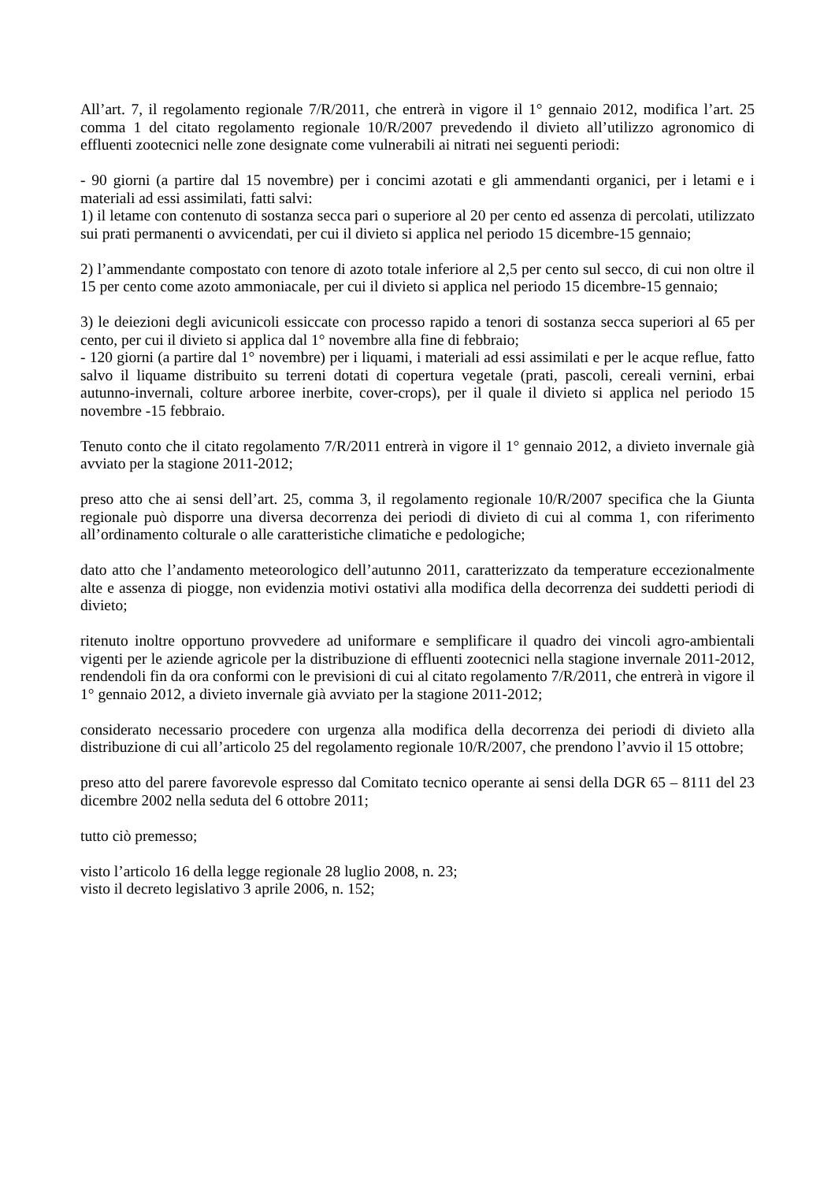All’art. 7, il regolamento regionale 7/R/2011, che entrerà in vigore il 1° gennaio 2012, modifica l’art. 25 comma 1 del citato regolamento regionale 10/R/2007 prevedendo il divieto all’utilizzo agronomico di effluenti zootecnici nelle zone designate come vulnerabili ai nitrati nei seguenti periodi:
- 90 giorni (a partire dal 15 novembre) per i concimi azotati e gli ammendanti organici, per i letami e i materiali ad essi assimilati, fatti salvi:
1) il letame con contenuto di sostanza secca pari o superiore al 20 per cento ed assenza di percolati, utilizzato sui prati permanenti o avvicendati, per cui il divieto si applica nel periodo 15 dicembre-15 gennaio;
2) l’ammendante compostato con tenore di azoto totale inferiore al 2,5 per cento sul secco, di cui non oltre il 15 per cento come azoto ammoniacale, per cui il divieto si applica nel periodo 15 dicembre-15 gennaio;
3) le deiezioni degli avicunicoli essiccate con processo rapido a tenori di sostanza secca superiori al 65 per cento, per cui il divieto si applica dal 1° novembre alla fine di febbraio;
- 120 giorni (a partire dal 1° novembre) per i liquami, i materiali ad essi assimilati e per le acque reflue, fatto salvo il liquame distribuito su terreni dotati di copertura vegetale (prati, pascoli, cereali vernini, erbai autunno-invernali, colture arboree inerbite, cover-crops), per il quale il divieto si applica nel periodo 15 novembre -15 febbraio.
Tenuto conto che il citato regolamento 7/R/2011 entrerà in vigore il 1° gennaio 2012, a divieto invernale già avviato per la stagione 2011-2012;
preso atto che ai sensi dell’art. 25, comma 3, il regolamento regionale 10/R/2007 specifica che la Giunta regionale può disporre una diversa decorrenza dei periodi di divieto di cui al comma 1, con riferimento all’ordinamento colturale o alle caratteristiche climatiche e pedologiche;
dato atto che l’andamento meteorologico dell’autunno 2011, caratterizzato da temperature eccezionalmente alte e assenza di piogge, non evidenzia motivi ostativi alla modifica della decorrenza dei suddetti periodi di divieto;
ritenuto inoltre opportuno provvedere ad uniformare e semplificare il quadro dei vincoli agro-ambientali vigenti per le aziende agricole per la distribuzione di effluenti zootecnici nella stagione invernale 2011-2012, rendendoli fin da ora conformi con le previsioni di cui al citato regolamento 7/R/2011, che entrerà in vigore il 1° gennaio 2012, a divieto invernale già avviato per la stagione 2011-2012;
considerato necessario procedere con urgenza alla modifica della decorrenza dei periodi di divieto alla distribuzione di cui all’articolo 25 del regolamento regionale 10/R/2007, che prendono l’avvio il 15 ottobre;
preso atto del parere favorevole espresso dal Comitato tecnico operante ai sensi della DGR 65 – 8111 del 23 dicembre 2002 nella seduta del 6 ottobre 2011;
tutto ciò premesso;
visto l’articolo 16 della legge regionale 28 luglio 2008, n. 23;
visto il decreto legislativo 3 aprile 2006, n. 152;